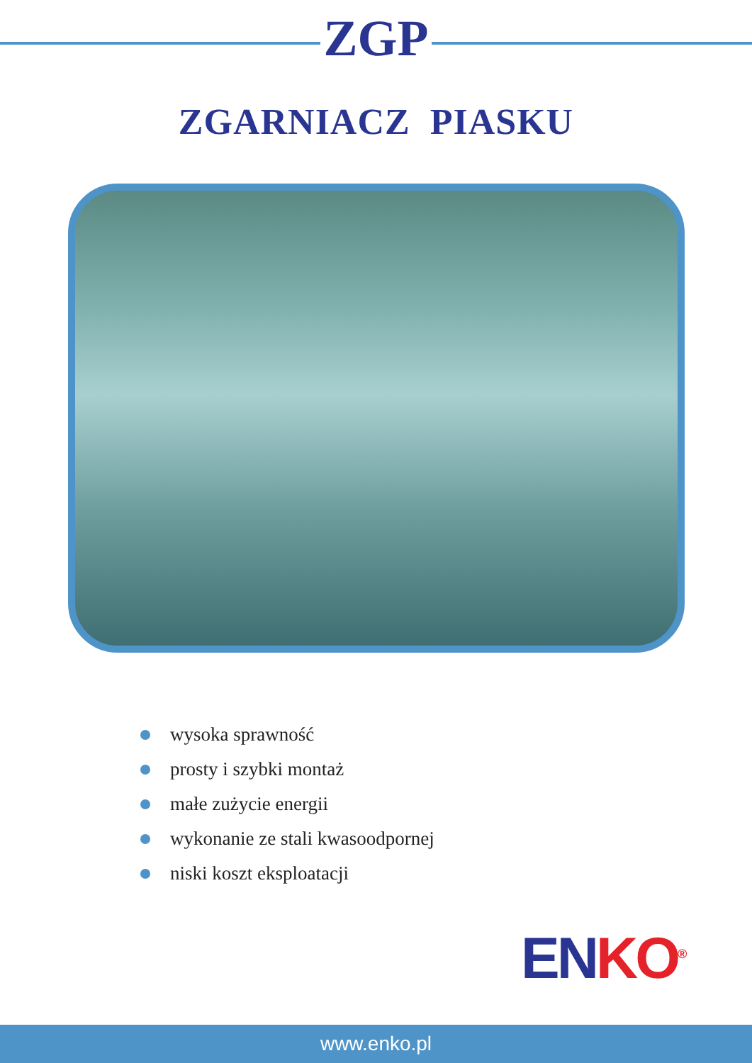ZGP
ZGARNIACZ PIASKU
wysoka sprawność
prosty i szybki montaż
małe zużycie energii
wykonanie ze stali kwasoodpornej
niski koszt eksploatacji
EN KO<sup>®</sup>
www.enko.pl